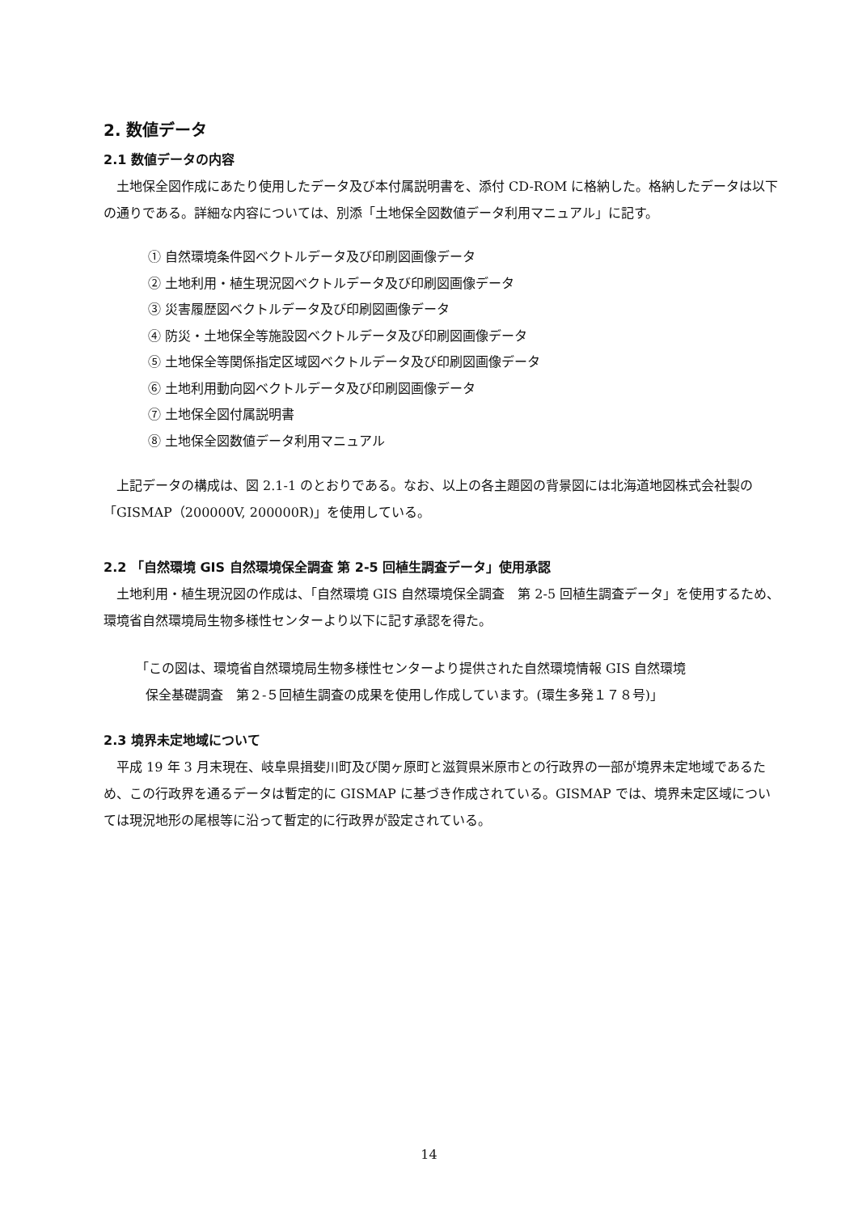2. 数値データ
2.1 数値データの内容
土地保全図作成にあたり使用したデータ及び本付属説明書を、添付 CD-ROM に格納した。格納したデータは以下の通りである。詳細な内容については、別添「土地保全図数値データ利用マニュアル」に記す。
① 自然環境条件図ベクトルデータ及び印刷図画像データ
② 土地利用・植生現況図ベクトルデータ及び印刷図画像データ
③ 災害履歴図ベクトルデータ及び印刷図画像データ
④ 防災・土地保全等施設図ベクトルデータ及び印刷図画像データ
⑤ 土地保全等関係指定区域図ベクトルデータ及び印刷図画像データ
⑥ 土地利用動向図ベクトルデータ及び印刷図画像データ
⑦ 土地保全図付属説明書
⑧ 土地保全図数値データ利用マニュアル
上記データの構成は、図 2.1-1 のとおりである。なお、以上の各主題図の背景図には北海道地図株式会社製の「GISMAP（200000V, 200000R)」を使用している。
2.2 「自然環境 GIS 自然環境保全調査 第 2-5 回植生調査データ」使用承認
土地利用・植生現況図の作成は、「自然環境 GIS 自然環境保全調査　第 2-5 回植生調査データ」を使用するため、環境省自然環境局生物多様性センターより以下に記す承認を得た。
「この図は、環境省自然環境局生物多様性センターより提供された自然環境情報 GIS 自然環境
保全基礎調査　第２-５回植生調査の成果を使用し作成しています。(環生多発１７８号)」
2.3 境界未定地域について
平成 19 年 3 月末現在、岐阜県揖斐川町及び関ヶ原町と滋賀県米原市との行政界の一部が境界未定地域であるため、この行政界を通るデータは暫定的に GISMAP に基づき作成されている。GISMAP では、境界未定区域については現況地形の尾根等に沿って暫定的に行政界が設定されている。
14